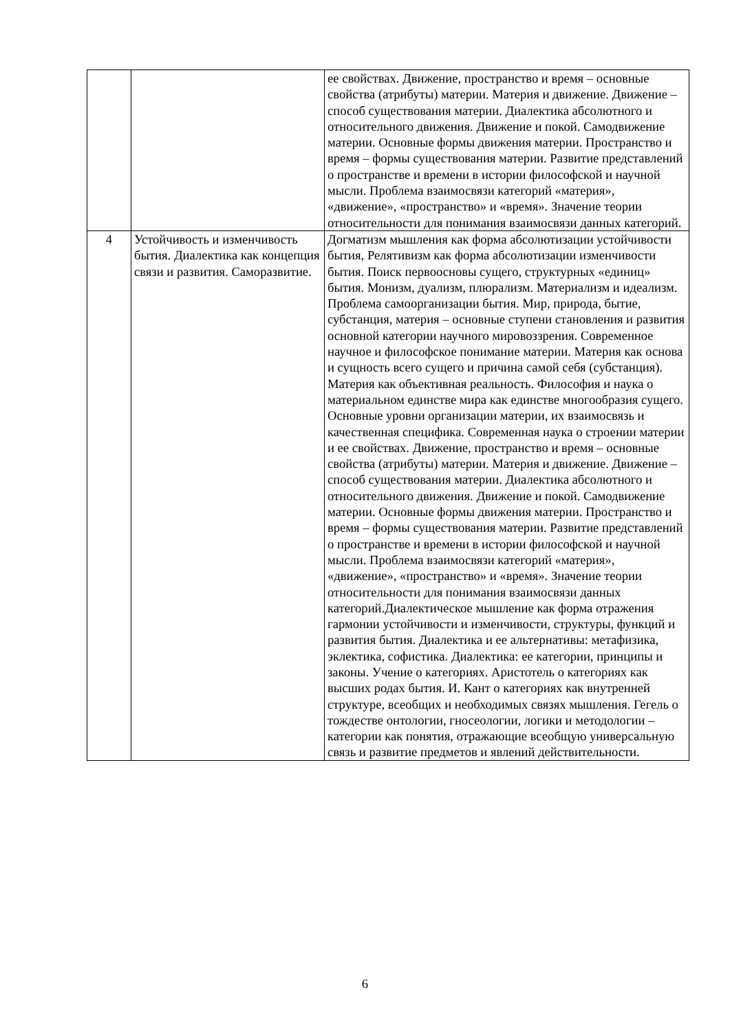| | | ее свойствах. Движение, пространство и время – основные свойства (атрибуты) материи. Материя и движение. Движение – способ существования материи. Диалектика абсолютного и относительного движения. Движение и покой. Самодвижение материи. Основные формы движения материи. Пространство и время – формы существования материи. Развитие представлений о пространстве и времени в истории философской и научной мысли. Проблема взаимосвязи категорий «материя», «движение», «пространство» и «время». Значение теории относительности для понимания взаимосвязи данных категорий. |
| 4 | Устойчивость и изменчивость бытия. Диалектика как концепция связи и развития. Саморазвитие. | Догматизм мышления как форма абсолютизации устойчивости бытия, Релятивизм как форма абсолютизации изменчивости бытия. Поиск первоосновы сущего, структурных «единиц» бытия. Монизм, дуализм, плюрализм. Материализм и идеализм. Проблема самоорганизации бытия. Мир, природа, бытие, субстанция, материя – основные ступени становления и развития основной категории научного мировоззрения. Современное научное и философское понимание материи. Материя как основа и сущность всего сущего и причина самой себя (субстанция). Материя как объективная реальность. Философия и наука о материальном единстве мира как единстве многообразия сущего. Основные уровни организации материи, их взаимосвязь и качественная специфика. Современная наука о строении материи и ее свойствах. Движение, пространство и время – основные свойства (атрибуты) материи. Материя и движение. Движение – способ существования материи. Диалектика абсолютного и относительного движения. Движение и покой. Самодвижение материи. Основные формы движения материи. Пространство и время – формы существования материи. Развитие представлений о пространстве и времени в истории философской и научной мысли. Проблема взаимосвязи категорий «материя», «движение», «пространство» и «время». Значение теории относительности для понимания взаимосвязи данных категорий.Диалектическое мышление как форма отражения гармонии устойчивости и изменчивости, структуры, функций и развития бытия. Диалектика и ее альтернативы: метафизика, эклектика, софистика. Диалектика: ее категории, принципы и законы. Учение о категориях. Аристотель о категориях как высших родах бытия. И. Кант о категориях как внутренней структуре, всеобщих и необходимых связях мышления. Гегель о тождестве онтологии, гносеологии, логики и методологии – категории как понятия, отражающие всеобщую универсальную связь и развитие предметов и явлений действительности. |
6